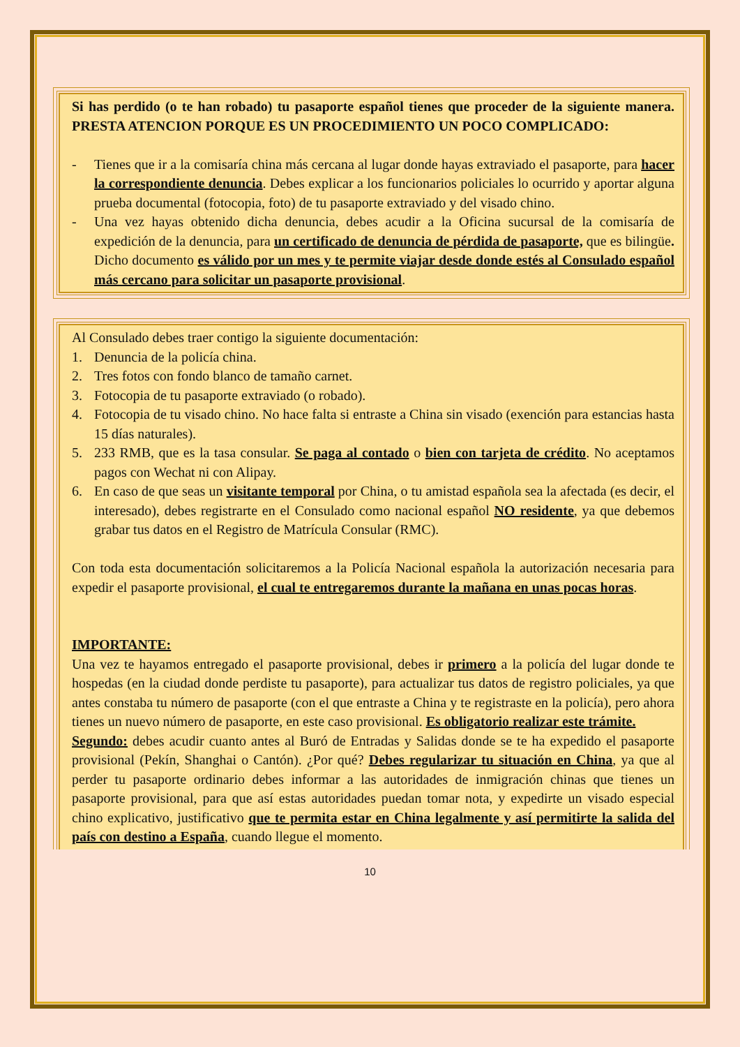Si has perdido (o te han robado) tu pasaporte español tienes que proceder de la siguiente manera. PRESTA ATENCION PORQUE ES UN PROCEDIMIENTO UN POCO COMPLICADO:
- Tienes que ir a la comisaría china más cercana al lugar donde hayas extraviado el pasaporte, para hacer la correspondiente denuncia. Debes explicar a los funcionarios policiales lo ocurrido y aportar alguna prueba documental (fotocopia, foto) de tu pasaporte extraviado y del visado chino.
- Una vez hayas obtenido dicha denuncia, debes acudir a la Oficina sucursal de la comisaría de expedición de la denuncia, para un certificado de denuncia de pérdida de pasaporte, que es bilingüe. Dicho documento es válido por un mes y te permite viajar desde donde estés al Consulado español más cercano para solicitar un pasaporte provisional.
Al Consulado debes traer contigo la siguiente documentación:
1. Denuncia de la policía china.
2. Tres fotos con fondo blanco de tamaño carnet.
3. Fotocopia de tu pasaporte extraviado (o robado).
4. Fotocopia de tu visado chino. No hace falta si entraste a China sin visado (exención para estancias hasta 15 días naturales).
5. 233 RMB, que es la tasa consular. Se paga al contado o bien con tarjeta de crédito. No aceptamos pagos con Wechat ni con Alipay.
6. En caso de que seas un visitante temporal por China, o tu amistad española sea la afectada (es decir, el interesado), debes registrarte en el Consulado como nacional español NO residente, ya que debemos grabar tus datos en el Registro de Matrícula Consular (RMC).
Con toda esta documentación solicitaremos a la Policía Nacional española la autorización necesaria para expedir el pasaporte provisional, el cual te entregaremos durante la mañana en unas pocas horas.
IMPORTANTE:
Una vez te hayamos entregado el pasaporte provisional, debes ir primero a la policía del lugar donde te hospedas (en la ciudad donde perdiste tu pasaporte), para actualizar tus datos de registro policiales, ya que antes constaba tu número de pasaporte (con el que entraste a China y te registraste en la policía), pero ahora tienes un nuevo número de pasaporte, en este caso provisional. Es obligatorio realizar este trámite.
Segundo: debes acudir cuanto antes al Buró de Entradas y Salidas donde se te ha expedido el pasaporte provisional (Pekín, Shanghai o Cantón). ¿Por qué? Debes regularizar tu situación en China, ya que al perder tu pasaporte ordinario debes informar a las autoridades de inmigración chinas que tienes un pasaporte provisional, para que así estas autoridades puedan tomar nota, y expedirte un visado especial chino explicativo, justificativo que te permita estar en China legalmente y así permitirte la salida del país con destino a España, cuando llegue el momento.
10